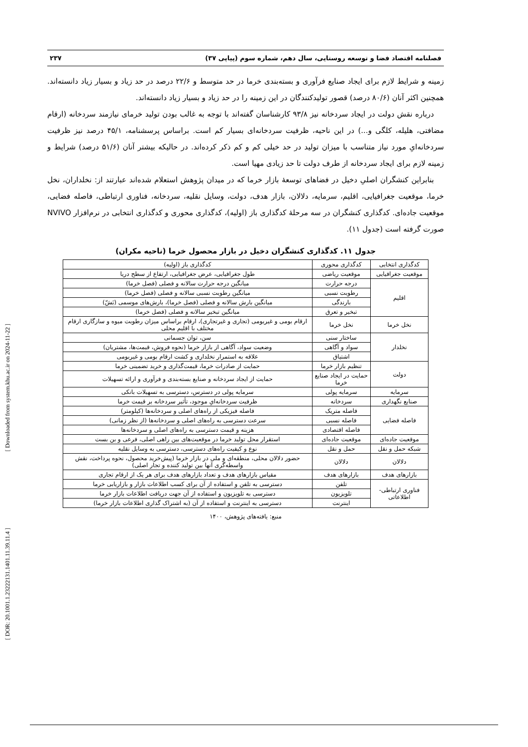[ Downloaded from system.khu.ac.ir on 2024-11-22 ]
[ DOR: 20.1001.1.23222131.1401.11.39.11.4 ]
فصلنامه اقتصاد فضا و توسعه روستایی، سال دهم، شماره سوم (پیاپی ۳۷) ۲۳۷
زمینه و شرایط لازم برای ایجاد صنایع فرآوری و بسته‌بندی خرما در حد متوسط و ۲۲/۶ درصد در حد زیاد و بسیار زیاد دانسته‌اند. همچنین اکثر آنان (۸۰/۶ درصد) قصور تولیدکنندگان در این زمینه را در حد زیاد و بسیار زیاد دانسته‌اند.
درباره نقش دولت در ایجاد سردخانه نیز ۹۳/۸ کارشناسان گفته‌اند با توجه به غالب بودن تولید خرمای نیازمند سردخانه (ارقام مضافتی، هلیله، کلگی و...) در این ناحیه، ظرفیت سردخانه‌ای بسیار کم است. براساس پرسشنامه، ۴۵/۱ درصد نیز ظرفیت سردخانه‌ایِ مورد نیاز متناسب با میزان تولید در حد خیلی کم و کم ذکر کرده‌اند. در حالیکه بیشتر آنان (۵۱/۶ درصد) شرایط و زمینه لازم برای ایجاد سردخانه از طرف دولت تا حد زیادی مهیا است.
بنابراین کنشگران اصلیِ دخیل در فضاهای توسعهٔ بازار خرما که در میدان پژوهش استعلام شده‌اند عبارتند از: نخلداران، نخل خرما، موقعیت جغرافیایی، اقلیم، سرمایه، دلالان، بازار هدف، دولت، وسایل نقلیه، سردخانه، فناوری ارتباطی، فاصله فضایی، موقعیت جاده‌ای. کدگذاری کنشگران در سه مرحلهٔ کدگذاری باز (اولیه)، کدگذاری محوری و کدگذاری انتخابی در نرم‌افزار NVIVO صورت گرفته است (جدول ۱۱).
جدول ۱۱. کدگذاری کنشگران دخیل در بازار محصول خرما (ناحیه مکران)
| کدگذاری انتخابی | کدگذاری محوری | کدگذاری باز (اولیه) |
| --- | --- | --- |
| موقعیت جغرافیایی | موقعیت ریاضی | طول جغرافیایی، عرض جغرافیایی، ارتفاع از سطح دریا |
| اقلیم | درجه حرارت | میانگین درجه حرارت سالانه و فصلی (فصل خرما) |
| | رطوبت نسبی | میانگین رطوبت نسبی سالانه و فصلی (فصل خرما) |
| | بارندگی | میانگین بارش سالانه و فصلی (فصل خرما)، بارش‌های موسمی (بَشّ) |
| | تبخیر و تعرق | میانگین تبخیر سالانه و فصلی (فصل خرما) |
| نخل خرما | نخل خرما | ارقام بومی و غیربومی (تجاری و غیرتجاری)، ارقام براساس میزان رطوبت میوه و سازگاری ارقام مختلف با اقلیم محلی |
| نخلدار | ساختار سنی | سن، توان جسمانی |
| | سواد و آگاهی | وضعیت سواد، آگاهی از بازار خرما (نحوه فروش، قیمت‌ها، مشتریان) |
| | اشتیاق | علاقه به استمرار نخلداری و کشت ارقام بومی و غیربومی |
| دولت | تنظیم بازار خرما | حمایت از صادرات خرما، قیمت‌گذاری و خرید تضمینی خرما |
| | حمایت در ایجاد صنایع خرما | حمایت از ایجاد سردخانه و صنایع بسته‌بندی و فرآوری و ارائه تسهیلات |
| سرمایه | سرمایه پولی | سرمایه پولی در دسترس، دسترسی به تسهیلات بانکی |
| صنایع نگهداری | سردخانه | ظرفیت سردخانه‌ایِ موجود، تأثیر سردخانه بر قیمت خرما |
| فاصله فضایی | فاصله متریک | فاصله فیزیکی از راه‌های اصلی و سردخانه‌ها (کیلومتر) |
| | فاصله نسبی | سرعت دسترسی به راه‌های اصلی و سردخانه‌ها (از نظر زمانی) |
| | فاصله اقتصادی | هزینه و قیمت دسترسی به راه‌های اصلی و سردخانه‌ها |
| موقعیت جاده‌ای | موقعیت جاده‌ای | استقرار محل تولید خرما در موقعیت‌های بین راهی اصلی، فرعی و بن بست |
| شبکه حمل و نقل | حمل و نقل | نوع و کیفیت راه‌های دسترسی، دسترسی به وسایل نقلیه |
| دلالان | دلالان | حضور دلالان محلی، منطقه‌ای و ملی در بازار خرما (پیش‌خرید محصول، نحوه پرداخت، نقش واسطه‌گری آنها بین تولید کننده و تجار اصلی) |
| بازارهای هدف | بازارهای هدف | مقیاس بازارهای هدف و تعداد بازارهای هدف برای هر یک از ارقام تجاری |
| فناوری ارتباطی- اطلاعاتی | تلفن | دسترسی به تلفن و استفاده از آن برای کسب اطلاعات بازار و بازاریابی خرما |
| | تلویزیون | دسترسی به تلویزیون و استفاده از آن جهت دریافت اطلاعات بازار خرما |
| | اینترنت | دسترسی به اینترنت و استفاده از آن (به اشتراک گذاری اطلاعات بازار خرما) |
منبع: یافته‌های پژوهش، ۱۴۰۰